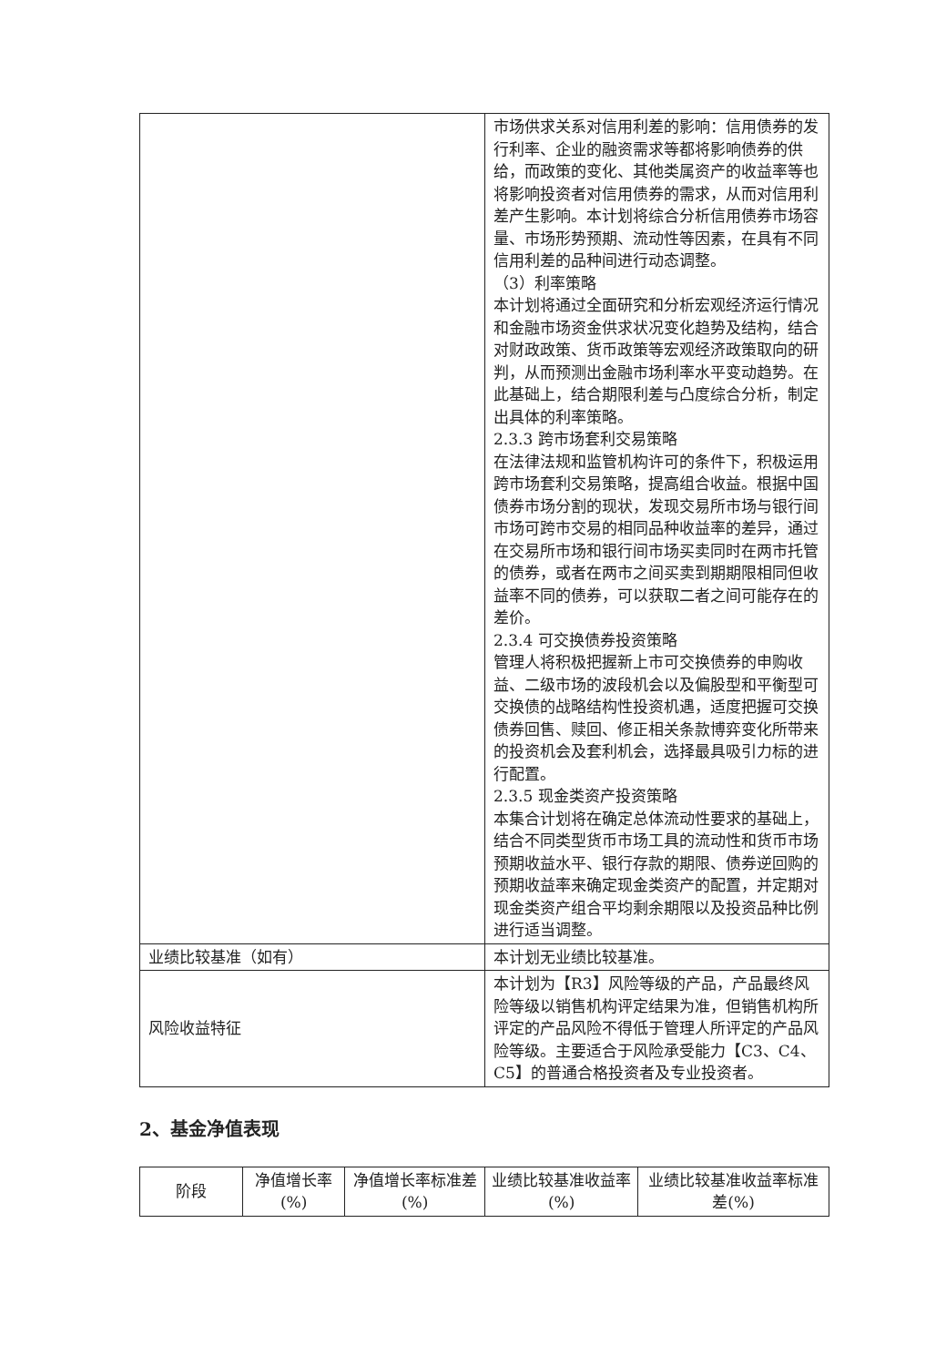| | 市场供求关系对信用利差的影响：信用债券的发行利率、企业的融资需求等都将影响债券的供给，而政策的变化、其他类属资产的收益率等也将影响投资者对信用债券的需求，从而对信用利差产生影响。本计划将综合分析信用债券市场容量、市场形势预期、流动性等因素，在具有不同信用利差的品种间进行动态调整。 （3）利率策略 本计划将通过全面研究和分析宏观经济运行情况和金融市场资金供求状况变化趋势及结构，结合对财政政策、货币政策等宏观经济政策取向的研判，从而预测出金融市场利率水平变动趋势。在此基础上，结合期限利差与凸度综合分析，制定出具体的利率策略。 2.3.3 跨市场套利交易策略 在法律法规和监管机构许可的条件下，积极运用跨市场套利交易策略，提高组合收益。根据中国债券市场分割的现状，发现交易所市场与银行间市场可跨市交易的相同品种收益率的差异，通过在交易所市场和银行间市场买卖同时在两市托管的债券，或者在两市之间买卖到期期限相同但收益率不同的债券，可以获取二者之间可能存在的差价。 2.3.4 可交换债券投资策略 管理人将积极把握新上市可交换债券的申购收益、二级市场的波段机会以及偏股型和平衡型可交换债的战略结构性投资机遇，适度把握可交换债券回售、赎回、修正相关条款博弈变化所带来的投资机会及套利机会，选择最具吸引力标的进行配置。 2.3.5 现金类资产投资策略 本集合计划将在确定总体流动性要求的基础上，结合不同类型货币市场工具的流动性和货币市场预期收益水平、银行存款的期限、债券逆回购的预期收益率来确定现金类资产的配置，并定期对现金类资产组合平均剩余期限以及投资品种比例进行适当调整。 |
| 业绩比较基准（如有） | 本计划无业绩比较基准。 |
| 风险收益特征 | 本计划为【R3】风险等级的产品，产品最终风险等级以销售机构评定结果为准，但销售机构所评定的产品风险不得低于管理人所评定的产品风险等级。主要适合于风险承受能力【C3、C4、C5】的普通合格投资者及专业投资者。 |
2、基金净值表现
| 阶段 | 净值增长率(%) | 净值增长率标准差(%) | 业绩比较基准收益率(%) | 业绩比较基准收益率标准差(%) |
| --- | --- | --- | --- | --- |